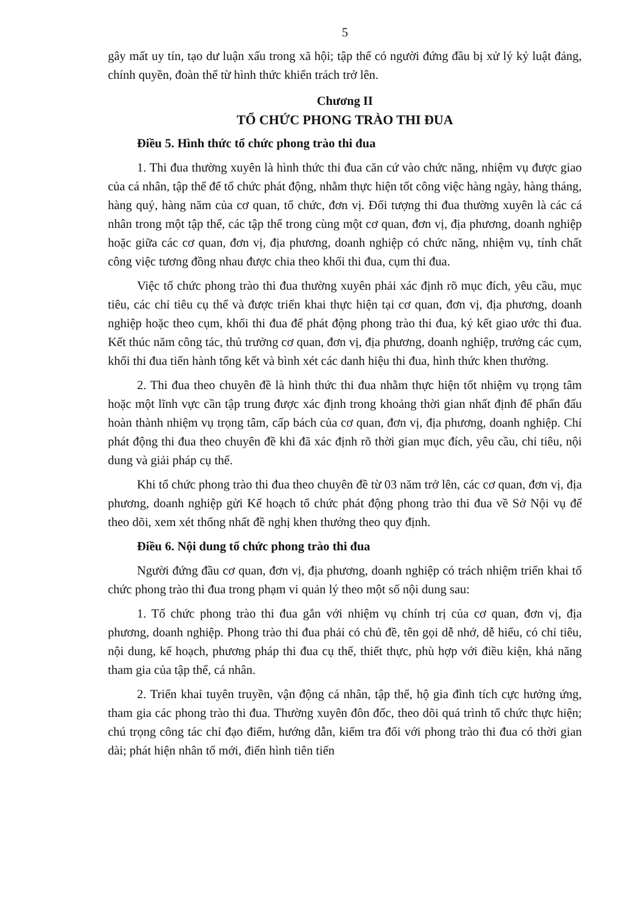5
gây mất uy tín, tạo dư luận xấu trong xã hội; tập thể có người đứng đầu bị xử lý kỷ luật đảng, chính quyền, đoàn thể từ hình thức khiển trách trở lên.
Chương II
TỔ CHỨC PHONG TRÀO THI ĐUA
Điều 5. Hình thức tổ chức phong trào thi đua
1. Thi đua thường xuyên là hình thức thi đua căn cứ vào chức năng, nhiệm vụ được giao của cá nhân, tập thể để tổ chức phát động, nhằm thực hiện tốt công việc hàng ngày, hàng tháng, hàng quý, hàng năm của cơ quan, tổ chức, đơn vị. Đối tượng thi đua thường xuyên là các cá nhân trong một tập thể, các tập thể trong cùng một cơ quan, đơn vị, địa phương, doanh nghiệp hoặc giữa các cơ quan, đơn vị, địa phương, doanh nghiệp có chức năng, nhiệm vụ, tính chất công việc tương đồng nhau được chia theo khối thi đua, cụm thi đua.
Việc tổ chức phong trào thi đua thường xuyên phải xác định rõ mục đích, yêu cầu, mục tiêu, các chỉ tiêu cụ thể và được triển khai thực hiện tại cơ quan, đơn vị, địa phương, doanh nghiệp hoặc theo cụm, khối thi đua để phát động phong trào thi đua, ký kết giao ước thi đua. Kết thúc năm công tác, thủ trưởng cơ quan, đơn vị, địa phương, doanh nghiệp, trưởng các cụm, khối thi đua tiến hành tổng kết và bình xét các danh hiệu thi đua, hình thức khen thưởng.
2. Thi đua theo chuyên đề là hình thức thi đua nhằm thực hiện tốt nhiệm vụ trọng tâm hoặc một lĩnh vực cần tập trung được xác định trong khoảng thời gian nhất định để phấn đấu hoàn thành nhiệm vụ trọng tâm, cấp bách của cơ quan, đơn vị, địa phương, doanh nghiệp. Chỉ phát động thi đua theo chuyên đề khi đã xác định rõ thời gian mục đích, yêu cầu, chỉ tiêu, nội dung và giải pháp cụ thể.
Khi tổ chức phong trào thi đua theo chuyên đề từ 03 năm trở lên, các cơ quan, đơn vị, địa phương, doanh nghiệp gửi Kế hoạch tổ chức phát động phong trào thi đua về Sở Nội vụ để theo dõi, xem xét thống nhất đề nghị khen thưởng theo quy định.
Điều 6. Nội dung tổ chức phong trào thi đua
Người đứng đầu cơ quan, đơn vị, địa phương, doanh nghiệp có trách nhiệm triển khai tổ chức phong trào thi đua trong phạm vi quản lý theo một số nội dung sau:
1. Tổ chức phong trào thi đua gắn với nhiệm vụ chính trị của cơ quan, đơn vị, địa phương, doanh nghiệp. Phong trào thi đua phải có chủ đề, tên gọi dễ nhớ, dễ hiểu, có chỉ tiêu, nội dung, kế hoạch, phương pháp thi đua cụ thể, thiết thực, phù hợp với điều kiện, khả năng tham gia của tập thể, cá nhân.
2. Triển khai tuyên truyền, vận động cá nhân, tập thể, hộ gia đình tích cực hưởng ứng, tham gia các phong trào thi đua. Thường xuyên đôn đốc, theo dõi quá trình tổ chức thực hiện; chú trọng công tác chỉ đạo điểm, hướng dẫn, kiểm tra đối với phong trào thi đua có thời gian dài; phát hiện nhân tố mới, điển hình tiên tiến